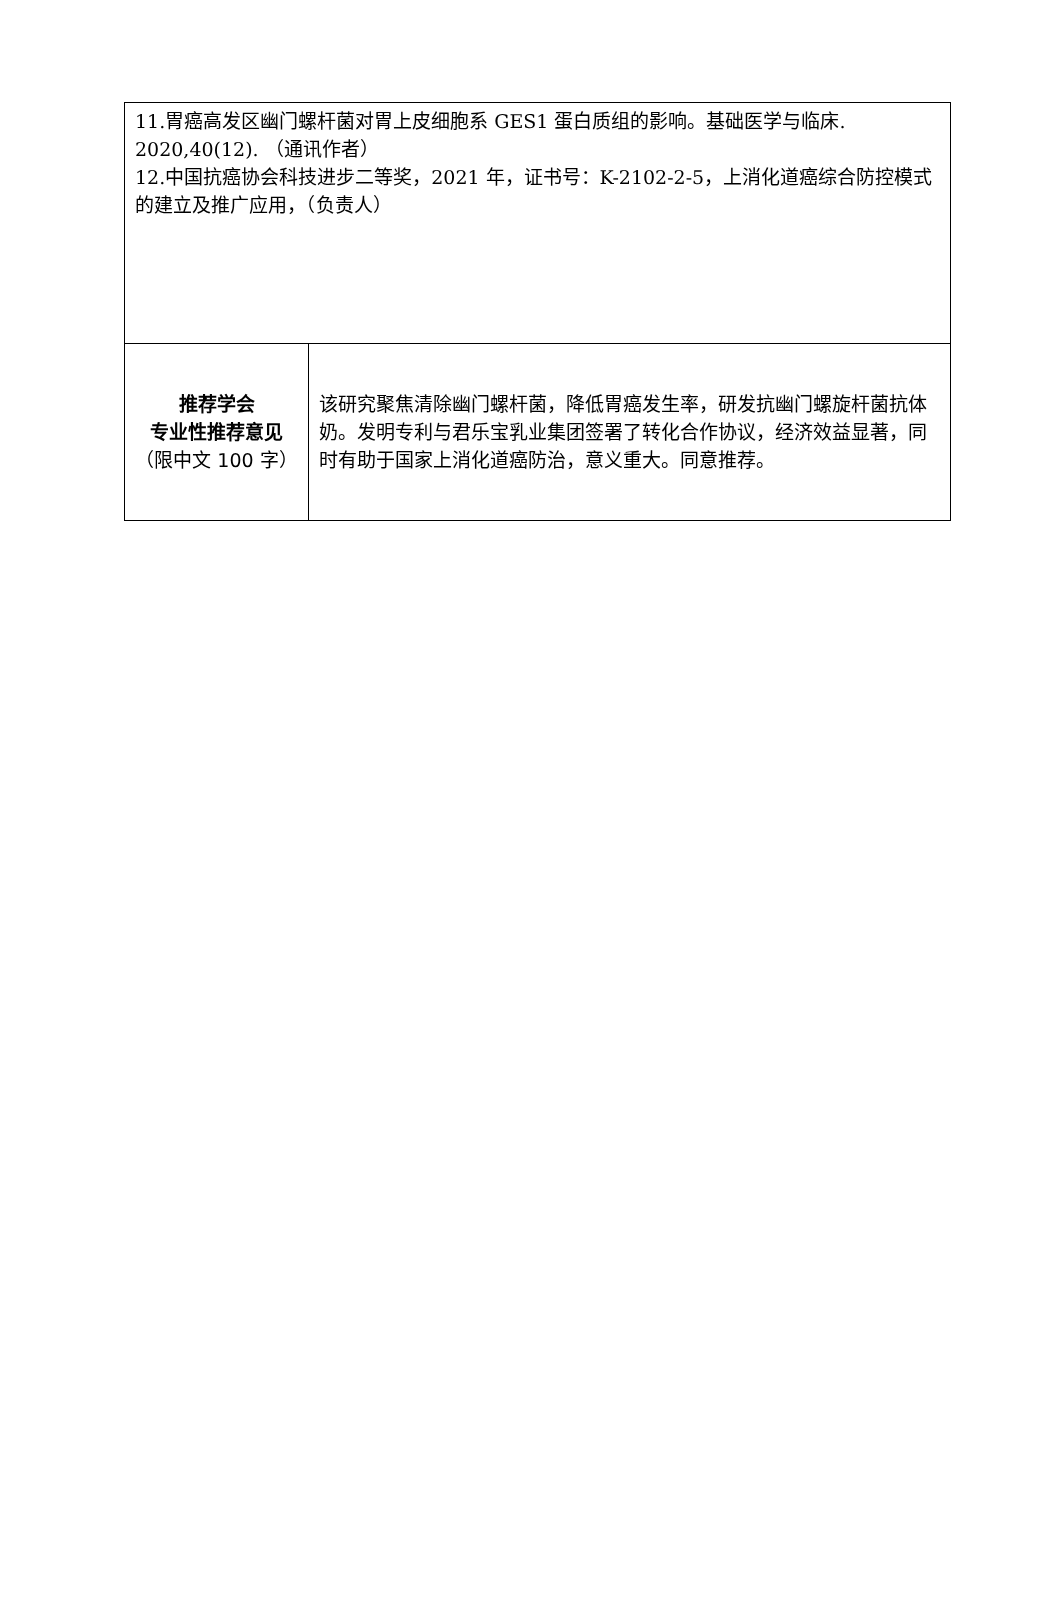| 11.胃癌高发区幽门螺杆菌对胃上皮细胞系 GES1 蛋白质组的影响。基础医学与临床. 2020,40(12). （通讯作者） 12.中国抗癌协会科技进步二等奖，2021 年，证书号：K-2102-2-5，上消化道癌综合防控模式的建立及推广应用，（负责人） | |
| 推荐学会 专业性推荐意见 （限中文 100 字） | 该研究聚焦清除幽门螺杆菌，降低胃癌发生率，研发抗幽门螺旋杆菌抗体奶。发明专利与君乐宝乳业集团签署了转化合作协议，经济效益显著，同时有助于国家上消化道癌防治，意义重大。同意推荐。 |